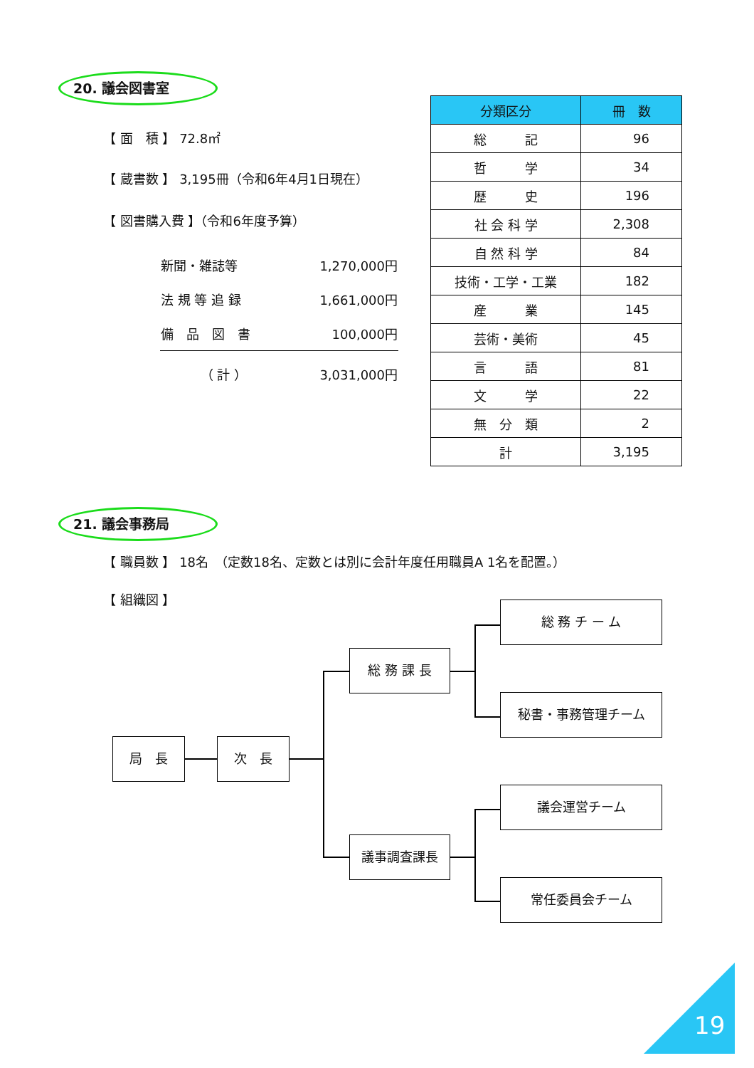20. 議会図書室
【 面　積 】 72.8㎡
【 蔵書数 】 3,195冊（令和6年4月1日現在）
【 図書購入費 】（令和6年度予算）
| 新聞・雑誌等 | 1,270,000円 |
| 法 規 等 追 録 | 1,661,000円 |
| 備 品 図 書 | 100,000円 |
| （ 計 ） | 3,031,000円 |
| 分類区分 | 冊 数 |
| --- | --- |
| 総 記 | 96 |
| 哲 学 | 34 |
| 歴 史 | 196 |
| 社 会 科 学 | 2,308 |
| 自 然 科 学 | 84 |
| 技術・工学・工業 | 182 |
| 産 業 | 145 |
| 芸術・美術 | 45 |
| 言 語 | 81 |
| 文 学 | 22 |
| 無 分 類 | 2 |
| 計 | 3,195 |
21. 議会事務局
【 職員数 】 18名　（定数18名、定数とは別に会計年度任用職員A 1名を配置。）
【 組織図 】
局　長 次　長
総 務 課 長
議事調査課長
総 務 チ ー ム
秘書・事務管理チーム
議会運営チーム
常任委員会チーム
19